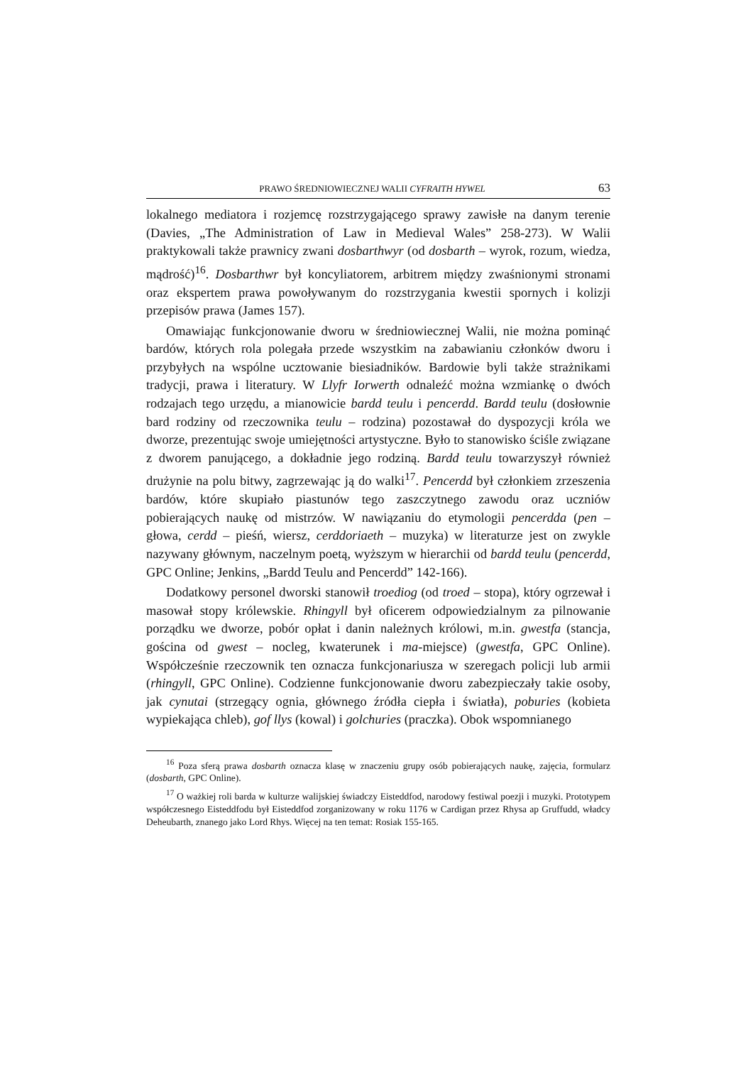PRAWO ŚREDNIOWIECZNEJ WALII CYFRAITH HYWEL 63
lokalnego mediatora i rozjemcę rozstrzygającego sprawy zawisłe na danym terenie (Davies, „The Administration of Law in Medieval Wales” 258-273). W Walii praktykowali także prawnicy zwani dosbarthwyr (od dosbarth – wyrok, rozum, wiedza, mądrość)<sup>16</sup>. Dosbarthwr był koncyliatorem, arbitrem między zwaśnionymi stronami oraz ekspertem prawa powoływanym do rozstrzygania kwestii spornych i kolizji przepisów prawa (James 157).
Omawiając funkcjonowanie dworu w średniowiecznej Walii, nie można pominąć bardów, których rola polegała przede wszystkim na zabawianiu członków dworu i przybyłych na wspólne ucztowanie biesiadników. Bardowie byli także strażnikami tradycji, prawa i literatury. W Llyfr Iorwerth odnaleźć można wzmiankę o dwóch rodzajach tego urzędu, a mianowicie bardd teulu i pencerdd. Bardd teulu (dosłownie bard rodziny od rzeczownika teulu – rodzina) pozostawał do dyspozycji króla we dworze, prezentując swoje umiejętności artystyczne. Było to stanowisko ściśle związane z dworem panującego, a dokładnie jego rodziną. Bardd teulu towarzyszył również drużynie na polu bitwy, zagrzewając ją do walki<sup>17</sup>. Pencerdd był członkiem zrzeszenia bardów, które skupiało piastunów tego zaszczytnego zawodu oraz uczniów pobierających naukę od mistrzów. W nawiązaniu do etymologii pencerdda (pen – głowa, cerdd – pieśń, wiersz, cerddoriaeth – muzyka) w literaturze jest on zwykle nazywany głównym, naczelnym poetą, wyższym w hierarchii od bardd teulu (pencerdd, GPC Online; Jenkins, „Bardd Teulu and Pencerdd” 142-166).
Dodatkowy personel dworski stanowił troediog (od troed – stopa), który ogrzewał i masował stopy królewskie. Rhingyll był oficerem odpowiedzialnym za pilnowanie porządku we dworze, pobór opłat i danin należnych królowi, m.in. gwestfa (stancja, gościna od gwest – nocleg, kwaterunek i ma-miejsce) (gwestfa, GPC Online). Współcześnie rzeczownik ten oznacza funkcjonariusza w szeregach policji lub armii (rhingyll, GPC Online). Codzienne funkcjonowanie dworu zabezpieczały takie osoby, jak cynutai (strzegący ognia, głównego źródła ciepła i światła), poburies (kobieta wypiekająca chleb), gof llys (kowal) i golchuries (praczka). Obok wspomnianego
<sup>16</sup> Poza sferą prawa dosbarth oznacza klasę w znaczeniu grupy osób pobierających naukę, zajęcia, formularz (dosbarth, GPC Online).
<sup>17</sup> O ważkiej roli barda w kulturze walijskiej świadczy Eisteddfod, narodowy festiwal poezji i muzyki. Prototypem współczesnego Eisteddfodu był Eisteddfod zorganizowany w roku 1176 w Cardigan przez Rhysa ap Gruffudd, władcy Deheubarth, znanego jako Lord Rhys. Więcej na ten temat: Rosiak 155-165.